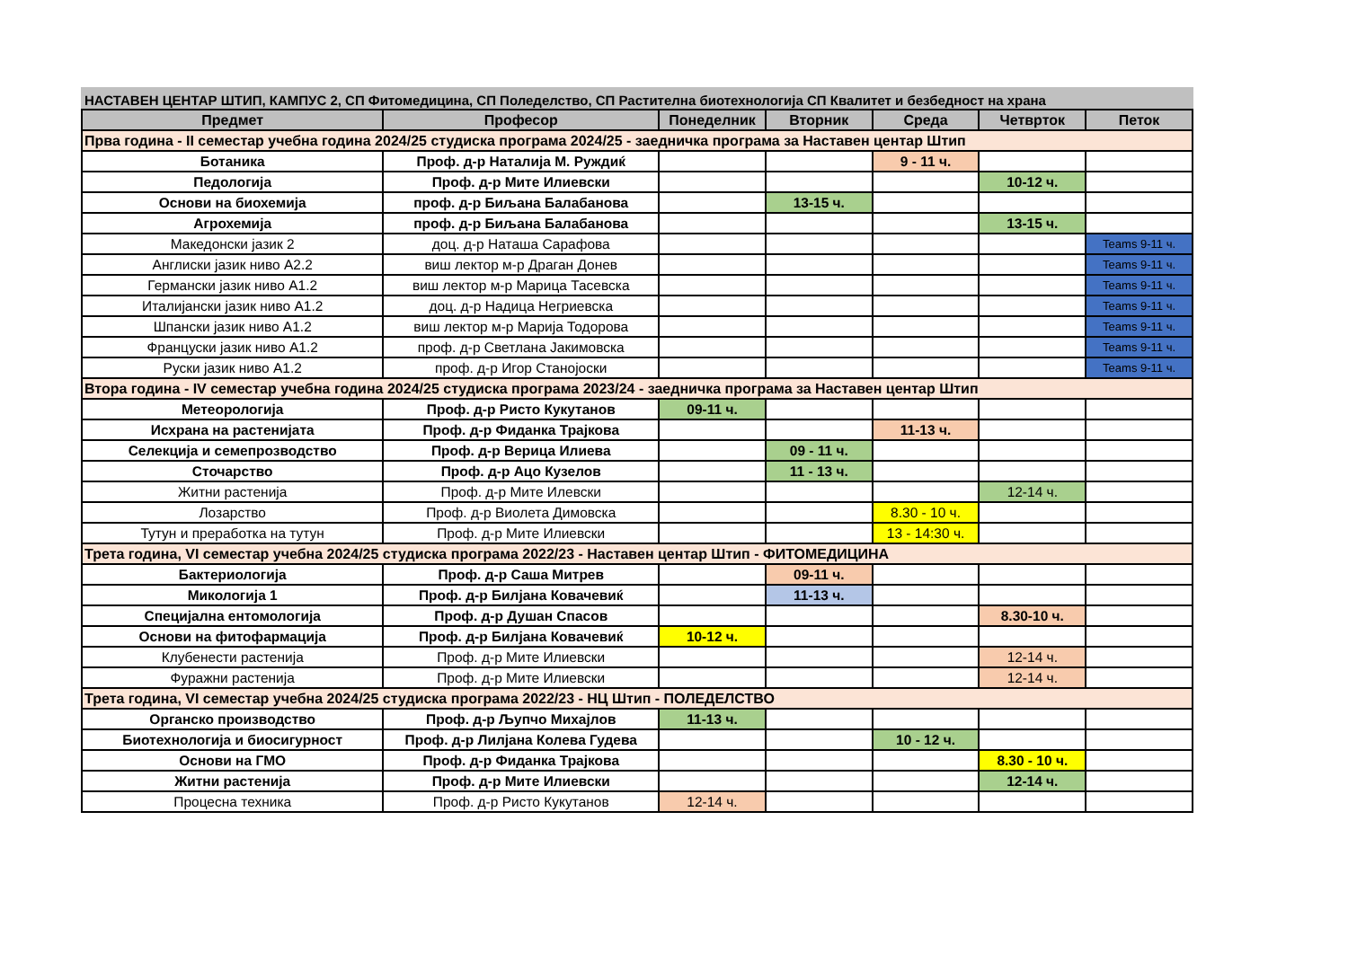НАСТАВЕН ЦЕНТАР ШТИП, КАМПУС 2, СП Фитомедицина, СП Поледелство, СП Растителна биотехнологија СП Квалитет и безбедност на храна
| Предмет | Професор | Понеделник | Вторник | Среда | Четврток | Петок |
| --- | --- | --- | --- | --- | --- | --- |
| Прва година - II семестар учебна година 2024/25 студиска програма 2024/25 - заедничка програма за Наставен центар Штип | | | | | | |
| Ботаника | Проф. д-р Наталија М. Руждиќ | | | 9 - 11 ч. | | |
| Педологија | Проф. д-р Мите Илиевски | | | | 10-12 ч. | |
| Основи на биохемија | проф. д-р Биљана Балабанова | | 13-15 ч. | | | |
| Агрохемија | проф. д-р Биљана Балабанова | | | | 13-15 ч. | |
| Македонски јазик 2 | доц. д-р Наташа Сарафова | | | | | Teams 9-11 ч. |
| Англиски јазик ниво А2.2 | виш лектор м-р Драган Донев | | | | | Teams 9-11 ч. |
| Германски јазик ниво А1.2 | виш лектор м-р Марица Тасевска | | | | | Teams 9-11 ч. |
| Италијански јазик ниво А1.2 | доц. д-р Надица Негриевска | | | | | Teams 9-11 ч. |
| Шпански јазик ниво А1.2 | виш лектор м-р Марија Тодорова | | | | | Teams 9-11 ч. |
| Француски јазик ниво А1.2 | проф. д-р Светлана Јакимовска | | | | | Teams 9-11 ч. |
| Руски јазик ниво А1.2 | проф. д-р Игор Станојоски | | | | | Teams 9-11 ч. |
| Втора година - IV семестар учебна година 2024/25 студиска програма 2023/24 - заедничка програма за Наставен центар Штип | | | | | | |
| Метеорологија | Проф. д-р Ристо Кукутанов | 09-11 ч. | | | | |
| Исхрана на растенијата | Проф. д-р Фиданка Трајкова | | | 11-13 ч. | | |
| Селекција и семепрозводство | Проф. д-р Верица Илиева | | 09 - 11 ч. | | | |
| Сточарство | Проф. д-р Ацо Кузелов | | 11 - 13 ч. | | | |
| Житни растенија | Проф. д-р Мите Илевски | | | | 12-14 ч. | |
| Лозарство | Проф. д-р Виолета Димовска | | | 8.30 - 10 ч. | | |
| Тутун и преработка на тутун | Проф. д-р Мите Илиевски | | | 13 - 14:30 ч. | | |
| Трета година, VI семестар учебна 2024/25 студиска програма 2022/23 - Наставен центар Штип - ФИТОМЕДИЦИНА | | | | | | |
| Бактериологија | Проф. д-р Саша Митрев | | 09-11 ч. | | | |
| Микологија 1 | Проф. д-р Билјана Ковачевиќ | | 11-13 ч. | | | |
| Специјална ентомологија | Проф. д-р Душан Спасов | | | | 8.30-10 ч. | |
| Основи на фитофармација | Проф. д-р Билјана Ковачевиќ | 10-12 ч. | | | | |
| Клубенести растенија | Проф. д-р Мите Илиевски | | | | 12-14 ч. | |
| Фуражни растенија | Проф. д-р Мите Илиевски | | | | 12-14 ч. | |
| Трета година, VI семестар учебна 2024/25 студиска програма 2022/23 - НЦ Штип - ПОЛЕДЕЛСТВО | | | | | | |
| Органско производство | Проф. д-р Љупчо Михајлов | 11-13 ч. | | | | |
| Биотехнологија и биосигурност | Проф. д-р Лилјана Колева Гудева | | | 10 - 12 ч. | | |
| Основи на ГМО | Проф. д-р Фиданка Трајкова | | | | 8.30 - 10 ч. | |
| Житни растенија | Проф. д-р Мите Илиевски | | | | 12-14 ч. | |
| Процесна техника | Проф. д-р Ристо Кукутанов | 12-14 ч. | | | | |